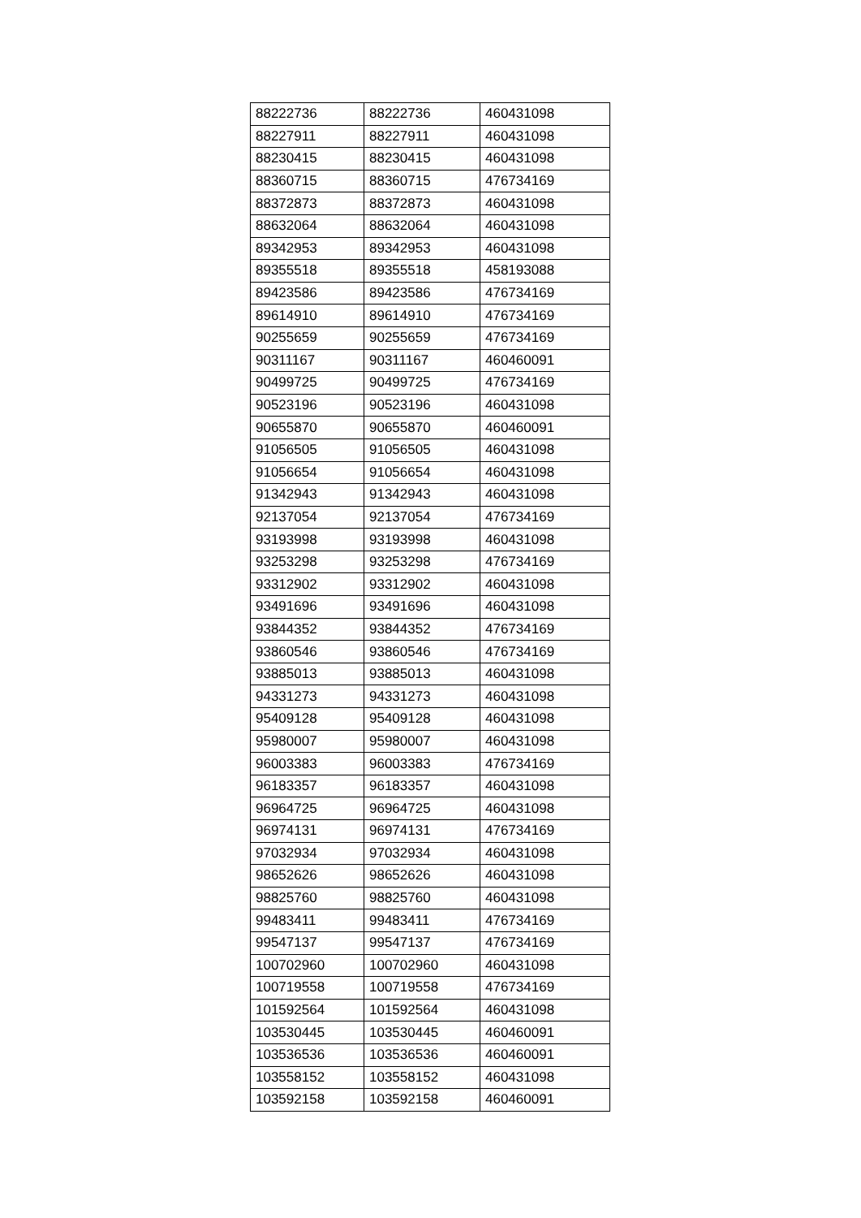| 88222736 | 88222736 | 460431098 |
| 88227911 | 88227911 | 460431098 |
| 88230415 | 88230415 | 460431098 |
| 88360715 | 88360715 | 476734169 |
| 88372873 | 88372873 | 460431098 |
| 88632064 | 88632064 | 460431098 |
| 89342953 | 89342953 | 460431098 |
| 89355518 | 89355518 | 458193088 |
| 89423586 | 89423586 | 476734169 |
| 89614910 | 89614910 | 476734169 |
| 90255659 | 90255659 | 476734169 |
| 90311167 | 90311167 | 460460091 |
| 90499725 | 90499725 | 476734169 |
| 90523196 | 90523196 | 460431098 |
| 90655870 | 90655870 | 460460091 |
| 91056505 | 91056505 | 460431098 |
| 91056654 | 91056654 | 460431098 |
| 91342943 | 91342943 | 460431098 |
| 92137054 | 92137054 | 476734169 |
| 93193998 | 93193998 | 460431098 |
| 93253298 | 93253298 | 476734169 |
| 93312902 | 93312902 | 460431098 |
| 93491696 | 93491696 | 460431098 |
| 93844352 | 93844352 | 476734169 |
| 93860546 | 93860546 | 476734169 |
| 93885013 | 93885013 | 460431098 |
| 94331273 | 94331273 | 460431098 |
| 95409128 | 95409128 | 460431098 |
| 95980007 | 95980007 | 460431098 |
| 96003383 | 96003383 | 476734169 |
| 96183357 | 96183357 | 460431098 |
| 96964725 | 96964725 | 460431098 |
| 96974131 | 96974131 | 476734169 |
| 97032934 | 97032934 | 460431098 |
| 98652626 | 98652626 | 460431098 |
| 98825760 | 98825760 | 460431098 |
| 99483411 | 99483411 | 476734169 |
| 99547137 | 99547137 | 476734169 |
| 100702960 | 100702960 | 460431098 |
| 100719558 | 100719558 | 476734169 |
| 101592564 | 101592564 | 460431098 |
| 103530445 | 103530445 | 460460091 |
| 103536536 | 103536536 | 460460091 |
| 103558152 | 103558152 | 460431098 |
| 103592158 | 103592158 | 460460091 |